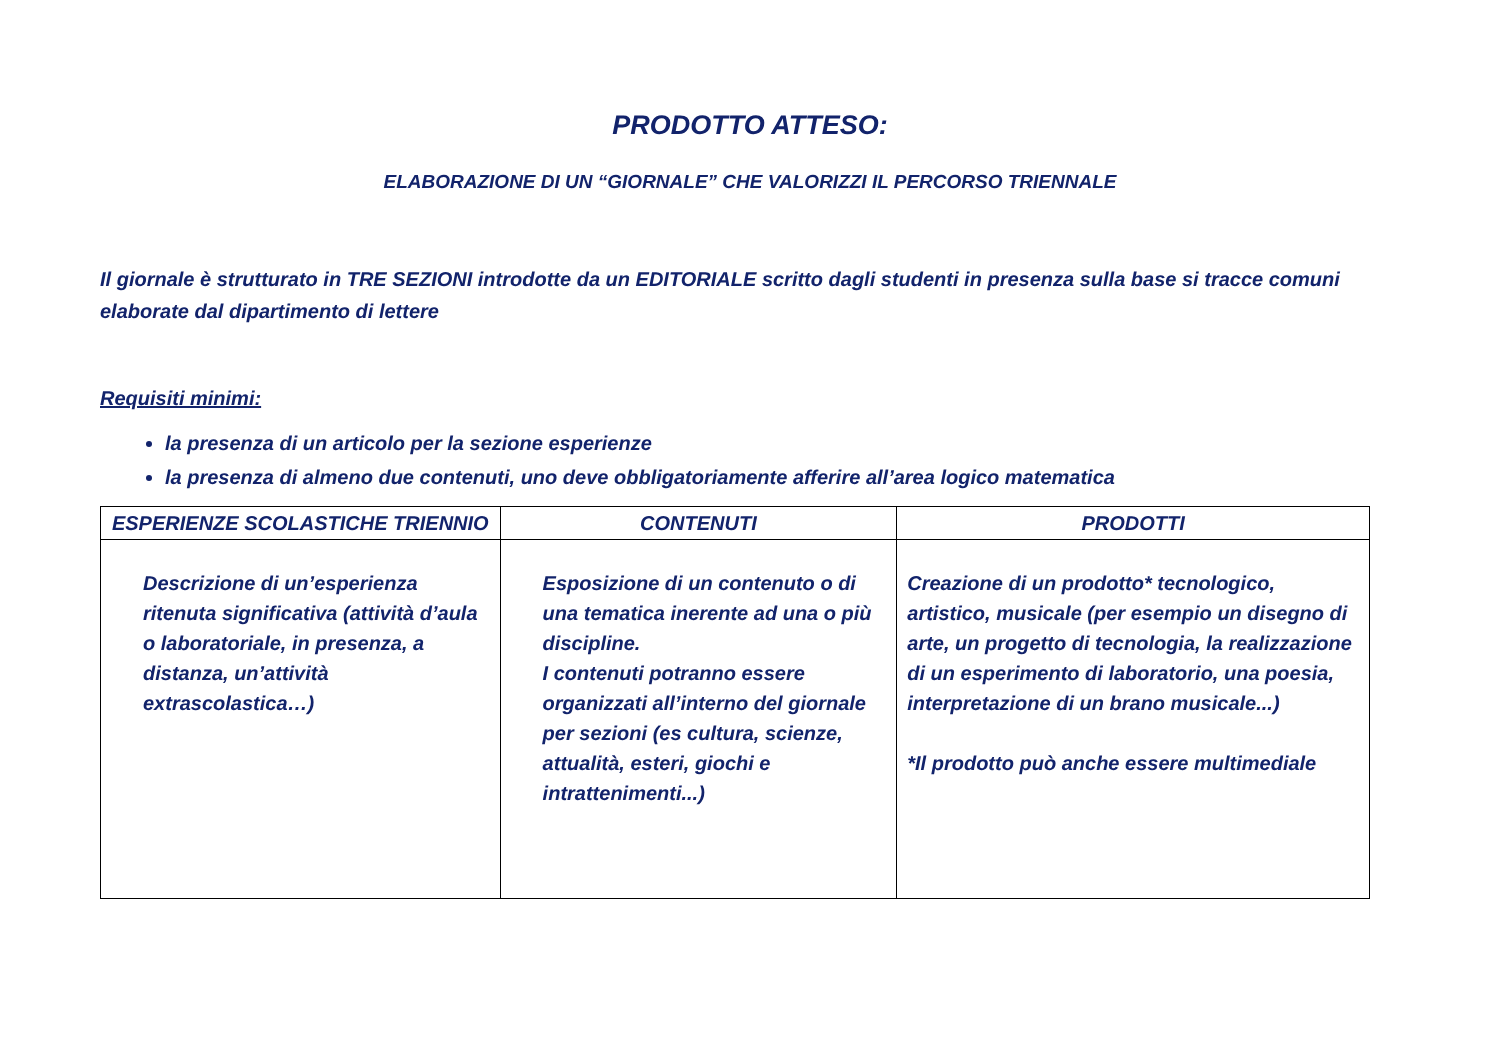PRODOTTO ATTESO:
ELABORAZIONE DI UN “GIORNALE” CHE VALORIZZI IL PERCORSO TRIENNALE
Il giornale è strutturato in TRE SEZIONI introdotte da un EDITORIALE scritto dagli studenti in presenza sulla base si tracce comuni elaborate dal dipartimento di lettere
Requisiti minimi:
la presenza di un articolo per la sezione esperienze
la presenza di almeno due contenuti, uno deve obbligatoriamente afferire all’area logico matematica
| ESPERIENZE SCOLASTICHE TRIENNIO | CONTENUTI | PRODOTTI |
| --- | --- | --- |
| Descrizione di un’esperienza ritenuta significativa (attività d’aula o laboratoriale, in presenza, a distanza, un’attività extrascolastica…) | Esposizione di un contenuto o di una tematica inerente ad una o più discipline. I contenuti potranno essere organizzati all’interno del giornale per sezioni (es cultura, scienze, attualità, esteri, giochi e intrattenimenti...) | Creazione di un prodotto* tecnologico, artistico, musicale (per esempio un disegno di arte, un progetto di tecnologia, la realizzazione di un esperimento di laboratorio, una poesia, interpretazione di un brano musicale...) *Il prodotto può anche essere multimediale |